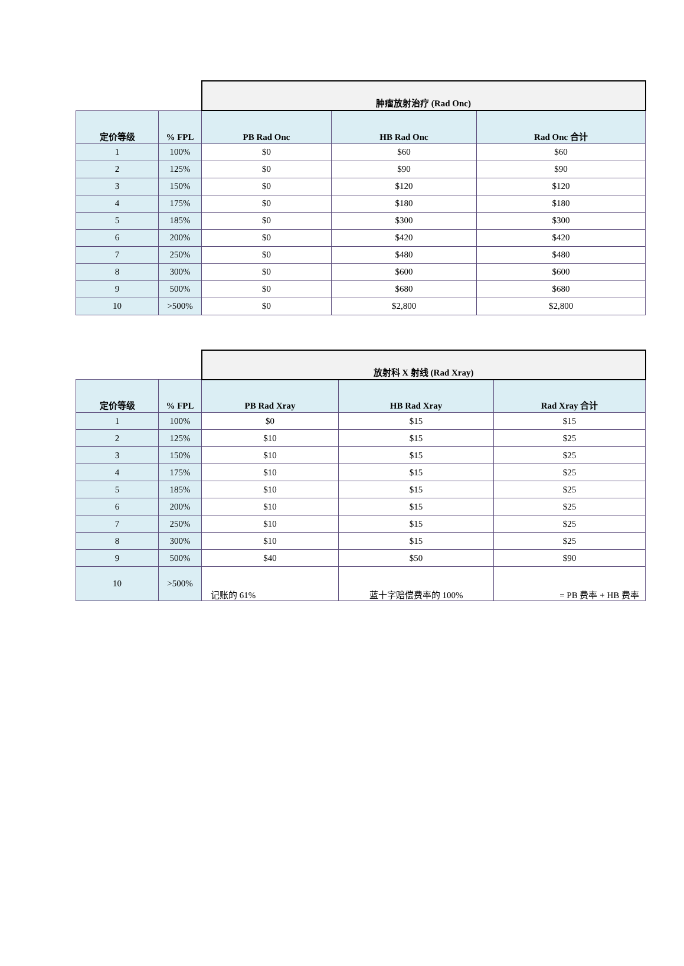| | | 肿瘤放射治疗 (Rad Onc) | | |
| 定价等级 | % FPL | PB Rad Onc | HB Rad Onc | Rad Onc 合计 |
| 1 | 100% | $0 | $60 | $60 |
| 2 | 125% | $0 | $90 | $90 |
| 3 | 150% | $0 | $120 | $120 |
| 4 | 175% | $0 | $180 | $180 |
| 5 | 185% | $0 | $300 | $300 |
| 6 | 200% | $0 | $420 | $420 |
| 7 | 250% | $0 | $480 | $480 |
| 8 | 300% | $0 | $600 | $600 |
| 9 | 500% | $0 | $680 | $680 |
| 10 | >500% | $0 | $2,800 | $2,800 |
| | | 放射科 X 射线 (Rad Xray) | | |
| 定价等级 | % FPL | PB Rad Xray | HB Rad Xray | Rad Xray 合计 |
| 1 | 100% | $0 | $15 | $15 |
| 2 | 125% | $10 | $15 | $25 |
| 3 | 150% | $10 | $15 | $25 |
| 4 | 175% | $10 | $15 | $25 |
| 5 | 185% | $10 | $15 | $25 |
| 6 | 200% | $10 | $15 | $25 |
| 7 | 250% | $10 | $15 | $25 |
| 8 | 300% | $10 | $15 | $25 |
| 9 | 500% | $40 | $50 | $90 |
| 10 | >500% | 记账的 61% | 蓝十字赔偿费率的 100% | = PB 费率 + HB 费率 |